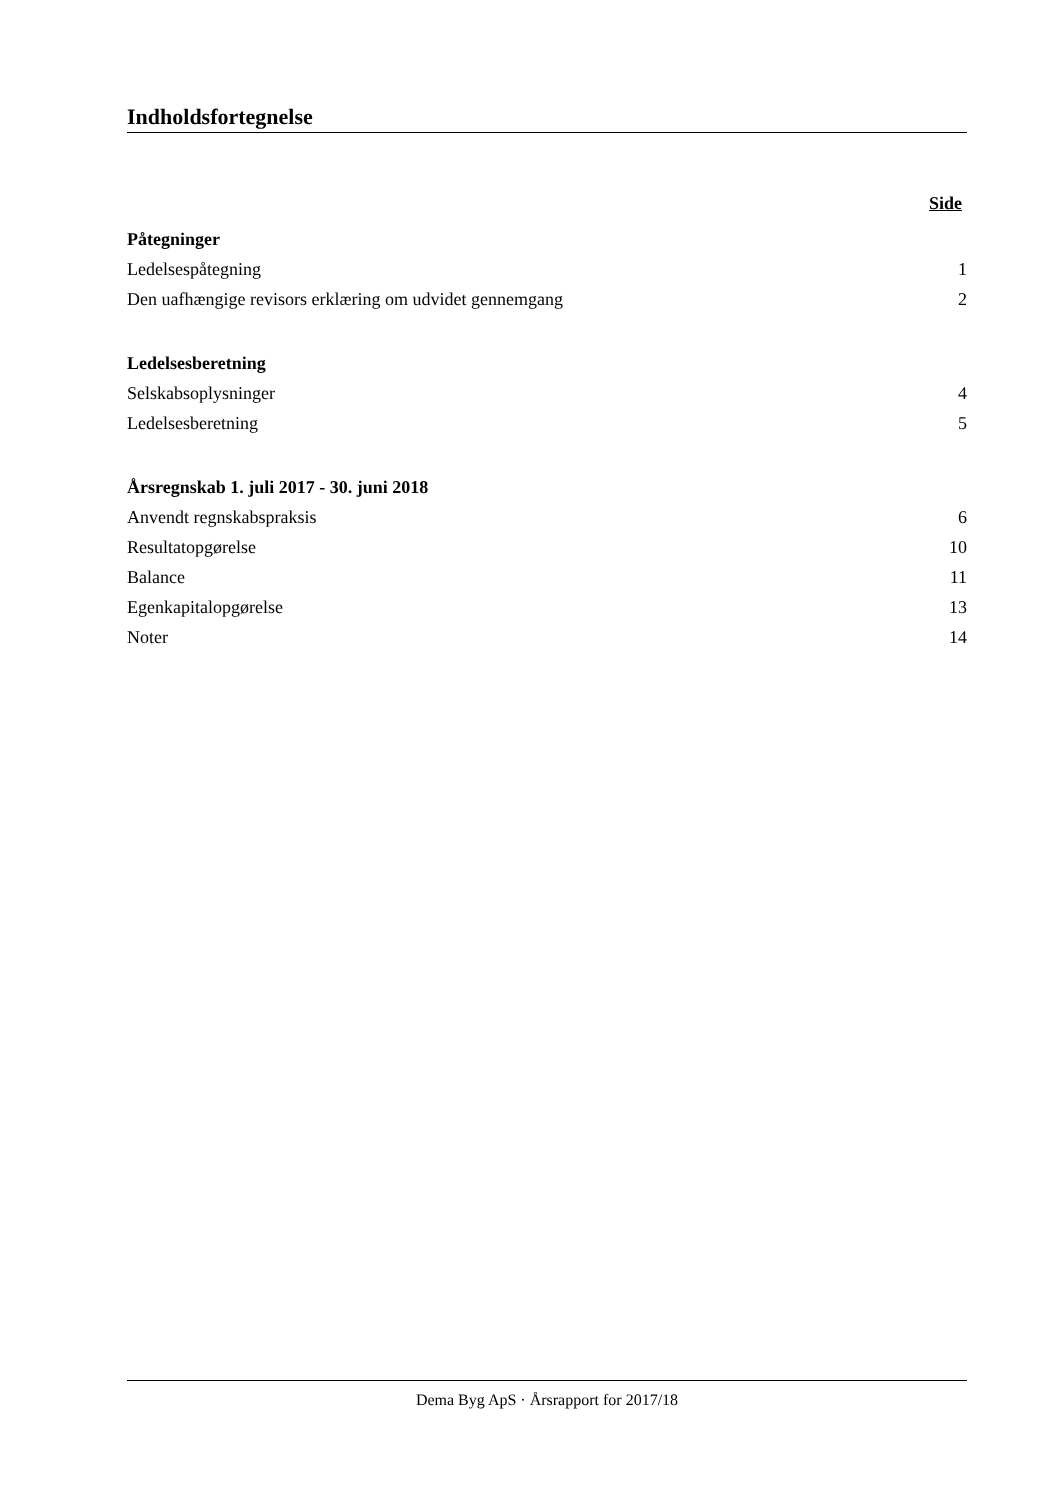Indholdsfortegnelse
Side
Påtegninger
Ledelsespåtegning 1
Den uafhængige revisors erklæring om udvidet gennemgang 2
Ledelsesberetning
Selskabsoplysninger 4
Ledelsesberetning 5
Årsregnskab 1. juli 2017 - 30. juni 2018
Anvendt regnskabspraksis 6
Resultatopgørelse 10
Balance 11
Egenkapitalopgørelse 13
Noter 14
Dema Byg ApS · Årsrapport for 2017/18